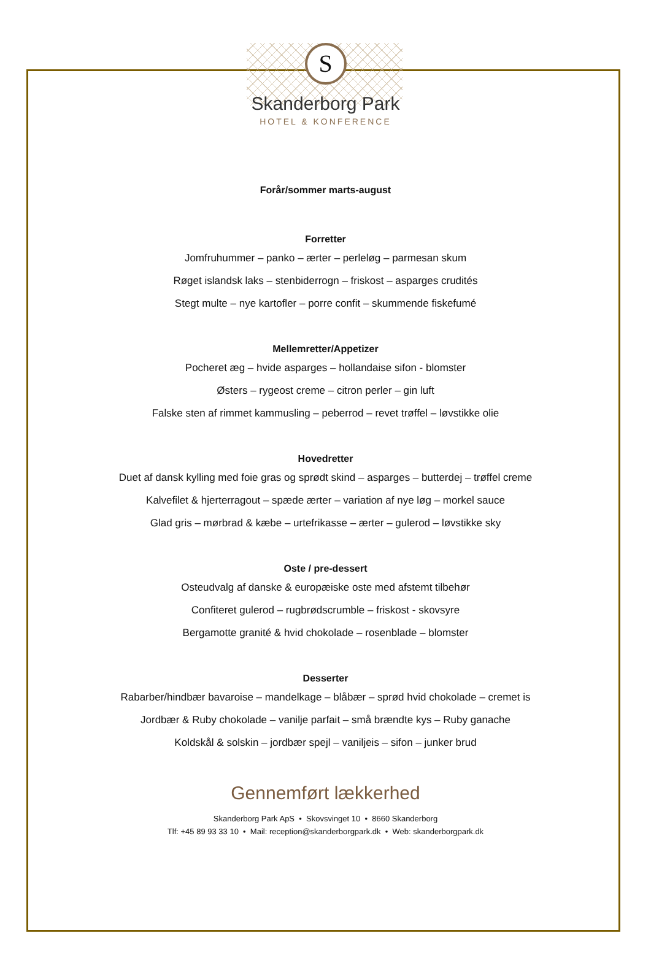S
Skanderborg Park
HOTEL & KONFERENCE
Forår/sommer marts-august
Forretter
Jomfruhummer – panko – ærter – perleløg – parmesan skum
Røget islandsk laks – stenbiderrogn – friskost – asparges crudités
Stegt multe – nye kartofler – porre confit – skummende fiskefumé
Mellemretter/Appetizer
Pocheret æg – hvide asparges – hollandaise sifon - blomster
Østers – rygeost creme – citron perler – gin luft
Falske sten af rimmet kammusling – peberrod – revet trøffel – løvstikke olie
Hovedretter
Duet af dansk kylling med foie gras og sprødt skind – asparges – butterdej – trøffel creme
Kalvefilet & hjerterragout – spæde ærter – variation af nye løg – morkel sauce
Glad gris – mørbrad & kæbe – urtefrikasse – ærter – gulerod – løvstikke sky
Oste / pre-dessert
Osteudvalg af danske & europæiske oste med afstemt tilbehør
Confiteret gulerod – rugbrødscrumble – friskost - skovsyre
Bergamotte granité & hvid chokolade – rosenblade – blomster
Desserter
Rabarber/hindbær bavaroise – mandelkage – blåbær – sprød hvid chokolade – cremet is
Jordbær & Ruby chokolade – vanilje parfait – små brændte kys – Ruby ganache
Koldskål & solskin – jordbær spejl – vaniljeis – sifon – junker brud
Gennemført lækkerhed
Skanderborg Park ApS • Skovsvinget 10 • 8660 Skanderborg
Tlf: +45 89 93 33 10 • Mail: reception@skanderborgpark.dk • Web: skanderborgpark.dk